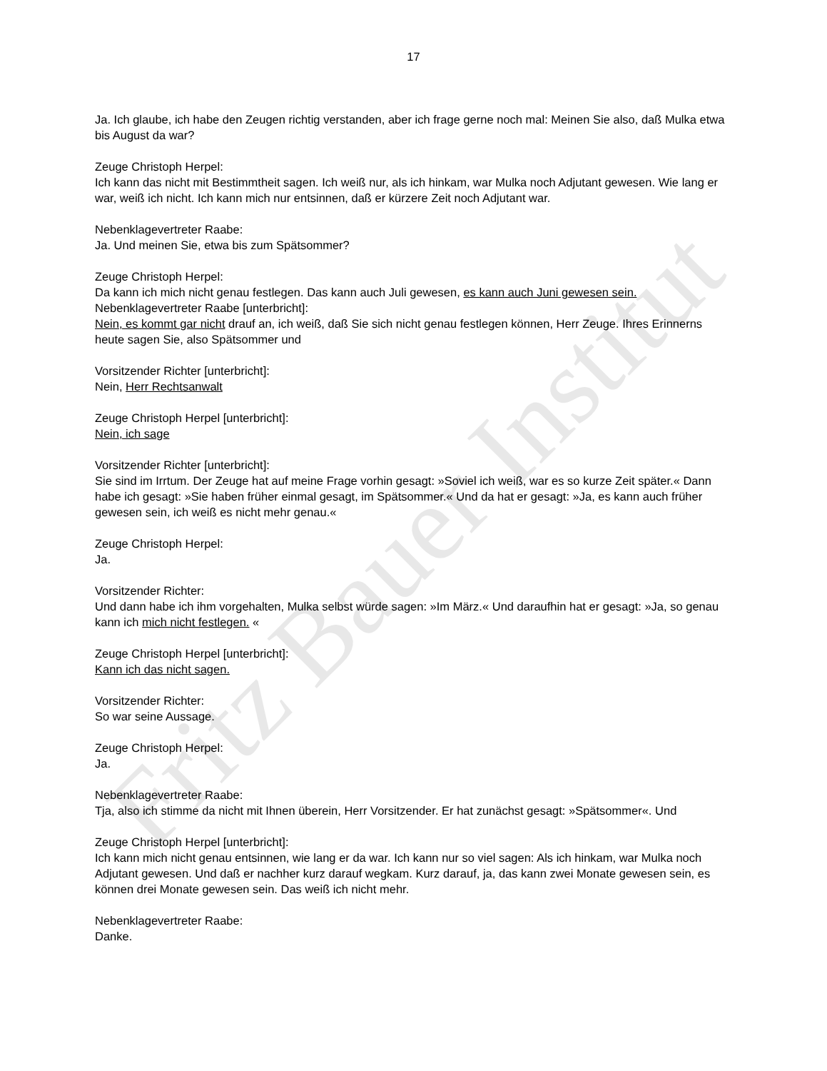Fritz Bauer Institut
17
Ja. Ich glaube, ich habe den Zeugen richtig verstanden, aber ich frage gerne noch mal: Meinen Sie also, daß Mulka etwa bis August da war?
Zeuge Christoph Herpel:
Ich kann das nicht mit Bestimmtheit sagen. Ich weiß nur, als ich hinkam, war Mulka noch Adjutant gewesen. Wie lang er war, weiß ich nicht. Ich kann mich nur entsinnen, daß er kürzere Zeit noch Adjutant war.
Nebenklagevertreter Raabe:
Ja. Und meinen Sie, etwa bis zum Spätsommer?
Zeuge Christoph Herpel:
Da kann ich mich nicht genau festlegen. Das kann auch Juli gewesen, es kann auch Juni gewesen sein.
Nebenklagevertreter Raabe [unterbricht]:
Nein, es kommt gar nicht drauf an, ich weiß, daß Sie sich nicht genau festlegen können, Herr Zeuge. Ihres Erinnerns heute sagen Sie, also Spätsommer und
Vorsitzender Richter [unterbricht]:
Nein, Herr Rechtsanwalt
Zeuge Christoph Herpel [unterbricht]:
Nein, ich sage
Vorsitzender Richter [unterbricht]:
Sie sind im Irrtum. Der Zeuge hat auf meine Frage vorhin gesagt: »Soviel ich weiß, war es so kurze Zeit später.« Dann habe ich gesagt: »Sie haben früher einmal gesagt, im Spätsommer.« Und da hat er gesagt: »Ja, es kann auch früher gewesen sein, ich weiß es nicht mehr genau.«
Zeuge Christoph Herpel:
Ja.
Vorsitzender Richter:
Und dann habe ich ihm vorgehalten, Mulka selbst würde sagen: »Im März.« Und daraufhin hat er gesagt: »Ja, so genau kann ich mich nicht festlegen. «
Zeuge Christoph Herpel [unterbricht]:
Kann ich das nicht sagen.
Vorsitzender Richter:
So war seine Aussage.
Zeuge Christoph Herpel:
Ja.
Nebenklagevertreter Raabe:
Tja, also ich stimme da nicht mit Ihnen überein, Herr Vorsitzender. Er hat zunächst gesagt: »Spätsommer«. Und
Zeuge Christoph Herpel [unterbricht]:
Ich kann mich nicht genau entsinnen, wie lang er da war. Ich kann nur so viel sagen: Als ich hinkam, war Mulka noch Adjutant gewesen. Und daß er nachher kurz darauf wegkam. Kurz darauf, ja, das kann zwei Monate gewesen sein, es können drei Monate gewesen sein. Das weiß ich nicht mehr.
Nebenklagevertreter Raabe:
Danke.